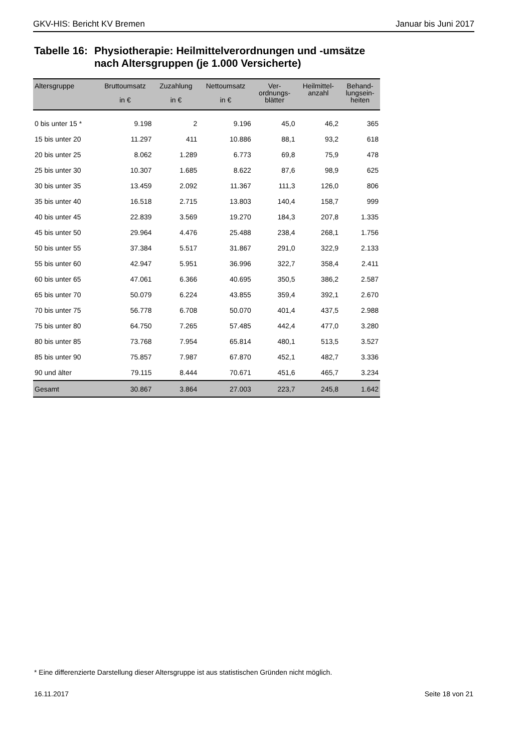GKV-HIS: Bericht KV Bremen Januar bis Juni 2017
Tabelle 16:
Physiotherapie: Heilmittelverordnungen und -umsätze
nach Altersgruppen (je 1.000 Versicherte)
| Altersgruppe | Bruttoumsatz in € | Zuzahlung in € | Nettoumsatz in € | Ver- ordnungs- blätter | Heilmittel- anzahl | Behand- lungsein- heiten |
| --- | --- | --- | --- | --- | --- | --- |
| 0 bis unter 15 * | 9.198 | 2 | 9.196 | 45,0 | 46,2 | 365 |
| 15 bis unter 20 | 11.297 | 411 | 10.886 | 88,1 | 93,2 | 618 |
| 20 bis unter 25 | 8.062 | 1.289 | 6.773 | 69,8 | 75,9 | 478 |
| 25 bis unter 30 | 10.307 | 1.685 | 8.622 | 87,6 | 98,9 | 625 |
| 30 bis unter 35 | 13.459 | 2.092 | 11.367 | 111,3 | 126,0 | 806 |
| 35 bis unter 40 | 16.518 | 2.715 | 13.803 | 140,4 | 158,7 | 999 |
| 40 bis unter 45 | 22.839 | 3.569 | 19.270 | 184,3 | 207,8 | 1.335 |
| 45 bis unter 50 | 29.964 | 4.476 | 25.488 | 238,4 | 268,1 | 1.756 |
| 50 bis unter 55 | 37.384 | 5.517 | 31.867 | 291,0 | 322,9 | 2.133 |
| 55 bis unter 60 | 42.947 | 5.951 | 36.996 | 322,7 | 358,4 | 2.411 |
| 60 bis unter 65 | 47.061 | 6.366 | 40.695 | 350,5 | 386,2 | 2.587 |
| 65 bis unter 70 | 50.079 | 6.224 | 43.855 | 359,4 | 392,1 | 2.670 |
| 70 bis unter 75 | 56.778 | 6.708 | 50.070 | 401,4 | 437,5 | 2.988 |
| 75 bis unter 80 | 64.750 | 7.265 | 57.485 | 442,4 | 477,0 | 3.280 |
| 80 bis unter 85 | 73.768 | 7.954 | 65.814 | 480,1 | 513,5 | 3.527 |
| 85 bis unter 90 | 75.857 | 7.987 | 67.870 | 452,1 | 482,7 | 3.336 |
| 90 und älter | 79.115 | 8.444 | 70.671 | 451,6 | 465,7 | 3.234 |
| Gesamt | 30.867 | 3.864 | 27.003 | 223,7 | 245,8 | 1.642 |
* Eine differenzierte Darstellung dieser Altersgruppe ist aus statistischen Gründen nicht möglich.
16.11.2017 Seite 18 von 21